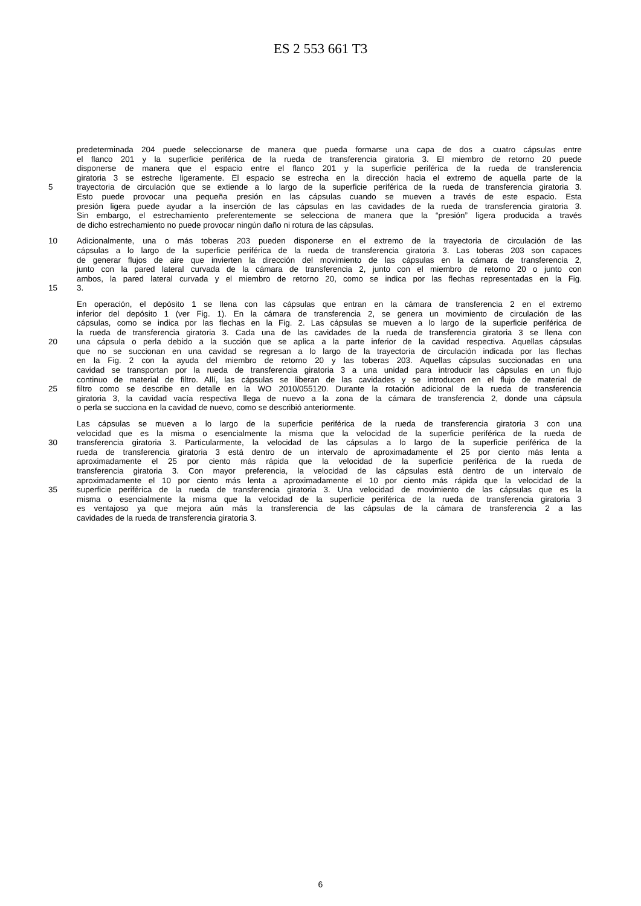ES 2 553 661 T3
predeterminada 204 puede seleccionarse de manera que pueda formarse una capa de dos a cuatro cápsulas entre
el flanco 201 y la superficie periférica de la rueda de transferencia giratoria 3. El miembro de retorno 20 puede
disponerse de manera que el espacio entre el flanco 201 y la superficie periférica de la rueda de transferencia
giratoria 3 se estreche ligeramente. El espacio se estrecha en la dirección hacia el extremo de aquella parte de la
5 trayectoria de circulación que se extiende a lo largo de la superficie periférica de la rueda de transferencia giratoria 3.
Esto puede provocar una pequeña presión en las cápsulas cuando se mueven a través de este espacio. Esta
presión ligera puede ayudar a la inserción de las cápsulas en las cavidades de la rueda de transferencia giratoria 3.
Sin embargo, el estrechamiento preferentemente se selecciona de manera que la “presión” ligera producida a través
de dicho estrechamiento no puede provocar ningún daño ni rotura de las cápsulas.
10 Adicionalmente, una o más toberas 203 pueden disponerse en el extremo de la trayectoria de circulación de las
cápsulas a lo largo de la superficie periférica de la rueda de transferencia giratoria 3. Las toberas 203 son capaces
de generar flujos de aire que invierten la dirección del movimiento de las cápsulas en la cámara de transferencia 2,
junto con la pared lateral curvada de la cámara de transferencia 2, junto con el miembro de retorno 20 o junto con
ambos, la pared lateral curvada y el miembro de retorno 20, como se indica por las flechas representadas en la Fig.
15 3.
En operación, el depósito 1 se llena con las cápsulas que entran en la cámara de transferencia 2 en el extremo
inferior del depósito 1 (ver Fig. 1). En la cámara de transferencia 2, se genera un movimiento de circulación de las
cápsulas, como se indica por las flechas en la Fig. 2. Las cápsulas se mueven a lo largo de la superficie periférica de
la rueda de transferencia giratoria 3. Cada una de las cavidades de la rueda de transferencia giratoria 3 se llena con
20 una cápsula o perla debido a la succión que se aplica a la parte inferior de la cavidad respectiva. Aquellas cápsulas
que no se succionan en una cavidad se regresan a lo largo de la trayectoria de circulación indicada por las flechas
en la Fig. 2 con la ayuda del miembro de retorno 20 y las toberas 203. Aquellas cápsulas succionadas en una
cavidad se transportan por la rueda de transferencia giratoria 3 a una unidad para introducir las cápsulas en un flujo
continuo de material de filtro. Allí, las cápsulas se liberan de las cavidades y se introducen en el flujo de material de
25 filtro como se describe en detalle en la WO 2010/055120. Durante la rotación adicional de la rueda de transferencia
giratoria 3, la cavidad vacía respectiva llega de nuevo a la zona de la cámara de transferencia 2, donde una cápsula
o perla se succiona en la cavidad de nuevo, como se describió anteriormente.
Las cápsulas se mueven a lo largo de la superficie periférica de la rueda de transferencia giratoria 3 con una
velocidad que es la misma o esencialmente la misma que la velocidad de la superficie periférica de la rueda de
30 transferencia giratoria 3. Particularmente, la velocidad de las cápsulas a lo largo de la superficie periférica de la
rueda de transferencia giratoria 3 está dentro de un intervalo de aproximadamente el 25 por ciento más lenta a
aproximadamente el 25 por ciento más rápida que la velocidad de la superficie periférica de la rueda de
transferencia giratoria 3. Con mayor preferencia, la velocidad de las cápsulas está dentro de un intervalo de
aproximadamente el 10 por ciento más lenta a aproximadamente el 10 por ciento más rápida que la velocidad de la
35 superficie periférica de la rueda de transferencia giratoria 3. Una velocidad de movimiento de las cápsulas que es la
misma o esencialmente la misma que la velocidad de la superficie periférica de la rueda de transferencia giratoria 3
es ventajoso ya que mejora aún más la transferencia de las cápsulas de la cámara de transferencia 2 a las
cavidades de la rueda de transferencia giratoria 3.
6